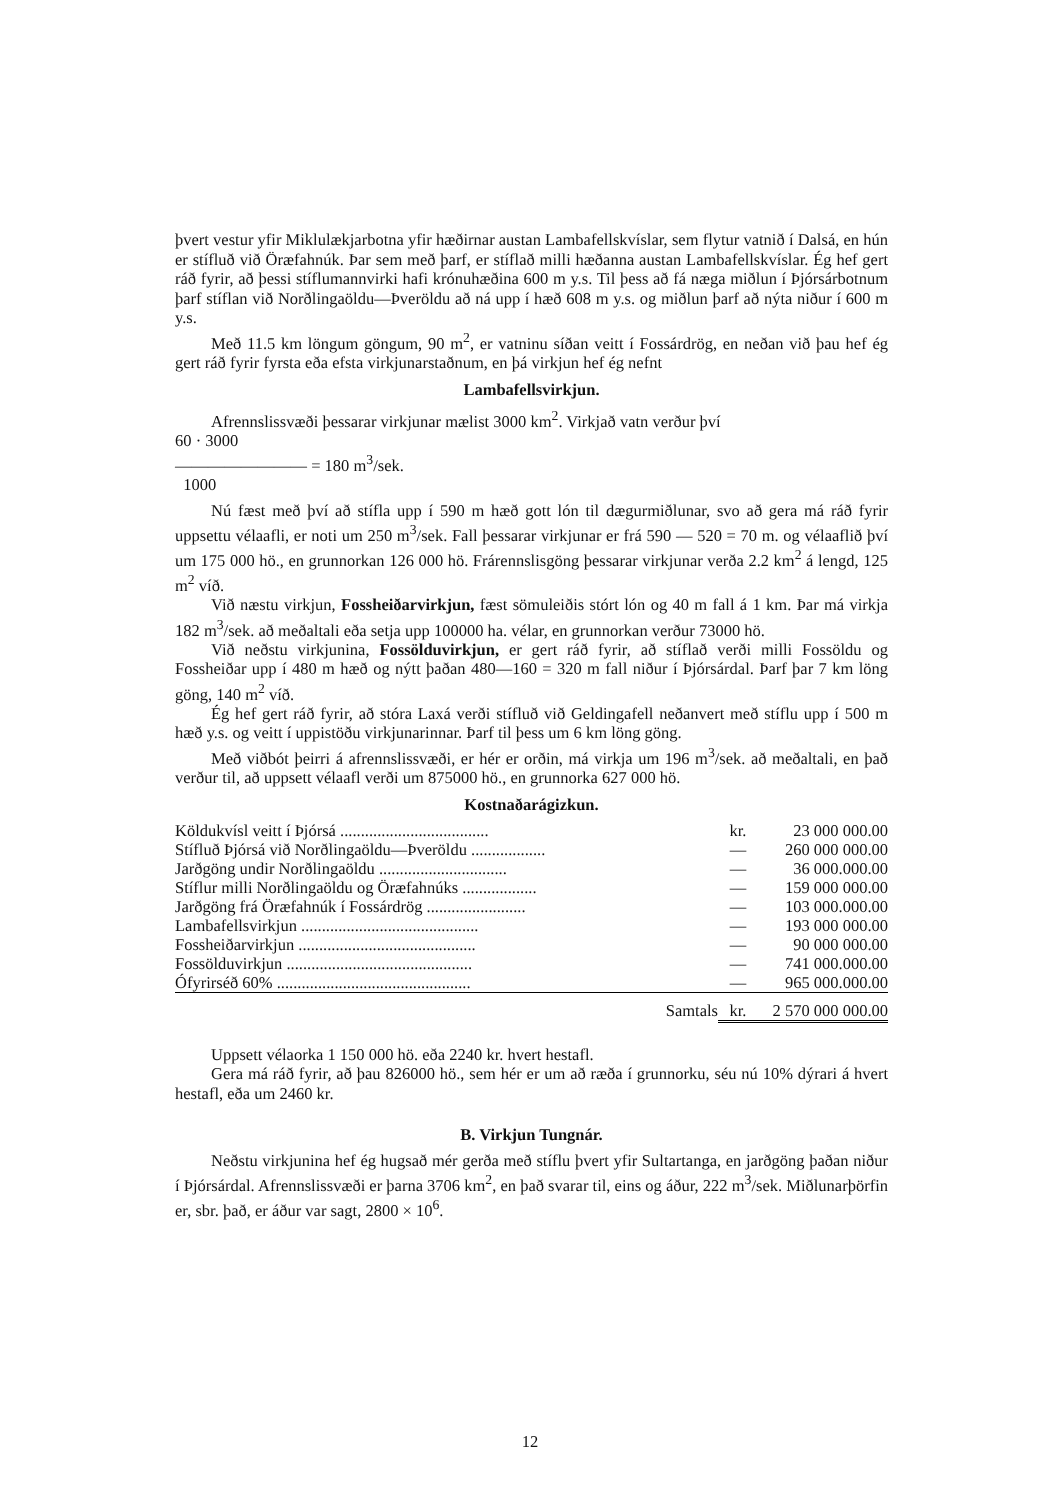þvert vestur yfir Miklulækjarbotna yfir hæðirnar austan Lambafellskvíslar, sem flytur vatnið í Dalsá, en hún er stífluð við Öræfahnúk. Þar sem með þarf, er stíflað milli hæðanna austan Lambafellskvíslar. Ég hef gert ráð fyrir, að þessi stíflumannvirki hafi krónuhæðina 600 m y.s. Til þess að fá næga miðlun í Þjórsárbotnum þarf stíflan við Norðlingaöldu—Þveröldu að ná upp í hæð 608 m y.s. og miðlun þarf að nýta niður í 600 m y.s.
Með 11.5 km löngum göngum, 90 m<sup>2</sup>, er vatninu síðan veitt í Fossárdrög, en neðan við þau hef ég gert ráð fyrir fyrsta eða efsta virkjunarstaðnum, en þá virkjun hef ég nefnt
Lambafellsvirkjun.
Afrennslissvæði þessarar virkjunar mælist 3000 km<sup>2</sup>. Virkjað vatn verður því
60 · 3000
———————— = 180 m<sup>3</sup>/sek.
1000
Nú fæst með því að stífla upp í 590 m hæð gott lón til dægurmiðlunar, svo að gera má ráð fyrir uppsettu vélaafli, er noti um 250 m<sup>3</sup>/sek. Fall þessarar virkjunar er frá 590 — 520 = 70 m. og vélaaflið því um 175 000 hö., en grunnorkan 126 000 hö. Frárennslisgöng þessarar virkjunar verða 2.2 km<sup>2</sup> á lengd, 125 m<sup>2</sup> víð.
Við næstu virkjun, Fossheiðarvirkjun, fæst sömuleiðis stórt lón og 40 m fall á 1 km. Þar má virkja 182 m<sup>3</sup>/sek. að meðaltali eða setja upp 100000 ha. vélar, en grunnorkan verður 73000 hö.
Við neðstu virkjunina, Fossölduvirkjun, er gert ráð fyrir, að stíflað verði milli Fossöldu og Fossheiðar upp í 480 m hæð og nýtt þaðan 480—160 = 320 m fall niður í Þjórsárdal. Þarf þar 7 km löng göng, 140 m<sup>2</sup> víð.
Ég hef gert ráð fyrir, að stóra Laxá verði stífluð við Geldingafell neðanvert með stíflu upp í 500 m hæð y.s. og veitt í uppistöðu virkjunarinnar. Þarf til þess um 6 km löng göng.
Með viðbót þeirri á afrennslissvæði, er hér er orðin, má virkja um 196 m<sup>3</sup>/sek. að meðaltali, en það verður til, að uppsett vélaafl verði um 875000 hö., en grunnorka 627 000 hö.
Kostnaðarágizkun.
| Köldukvísl veitt í Þjórsá .................................... | kr. | 23 000 000.00 |
| Stífluð Þjórsá við Norðlingaöldu—Þveröldu .................. | — | 260 000 000.00 |
| Jarðgöng undir Norðlingaöldu ............................... | — | 36 000.000.00 |
| Stíflur milli Norðlingaöldu og Öræfahnúks .................. | — | 159 000 000.00 |
| Jarðgöng frá Öræfahnúk í Fossárdrög ........................ | — | 103 000.000.00 |
| Lambafellsvirkjun ........................................... | — | 193 000 000.00 |
| Fossheiðarvirkjun ........................................... | — | 90 000 000.00 |
| Fossölduvirkjun ............................................. | — | 741 000.000.00 |
| Ófyrirséð 60% ............................................... | — | 965 000.000.00 |
| Samtals | kr. | 2 570 000 000.00 |
Uppsett vélaorka 1 150 000 hö. eða 2240 kr. hvert hestafl.
Gera má ráð fyrir, að þau 826000 hö., sem hér er um að ræða í grunnorku, séu nú 10% dýrari á hvert hestafl, eða um 2460 kr.
B. Virkjun Tungnár.
Neðstu virkjunina hef ég hugsað mér gerða með stíflu þvert yfir Sultartanga, en jarðgöng þaðan niður í Þjórsárdal. Afrennslissvæði er þarna 3706 km<sup>2</sup>, en það svarar til, eins og áður, 222 m<sup>3</sup>/sek. Miðlunarþörfin er, sbr. það, er áður var sagt, 2800 × 10<sup>6</sup>.
12